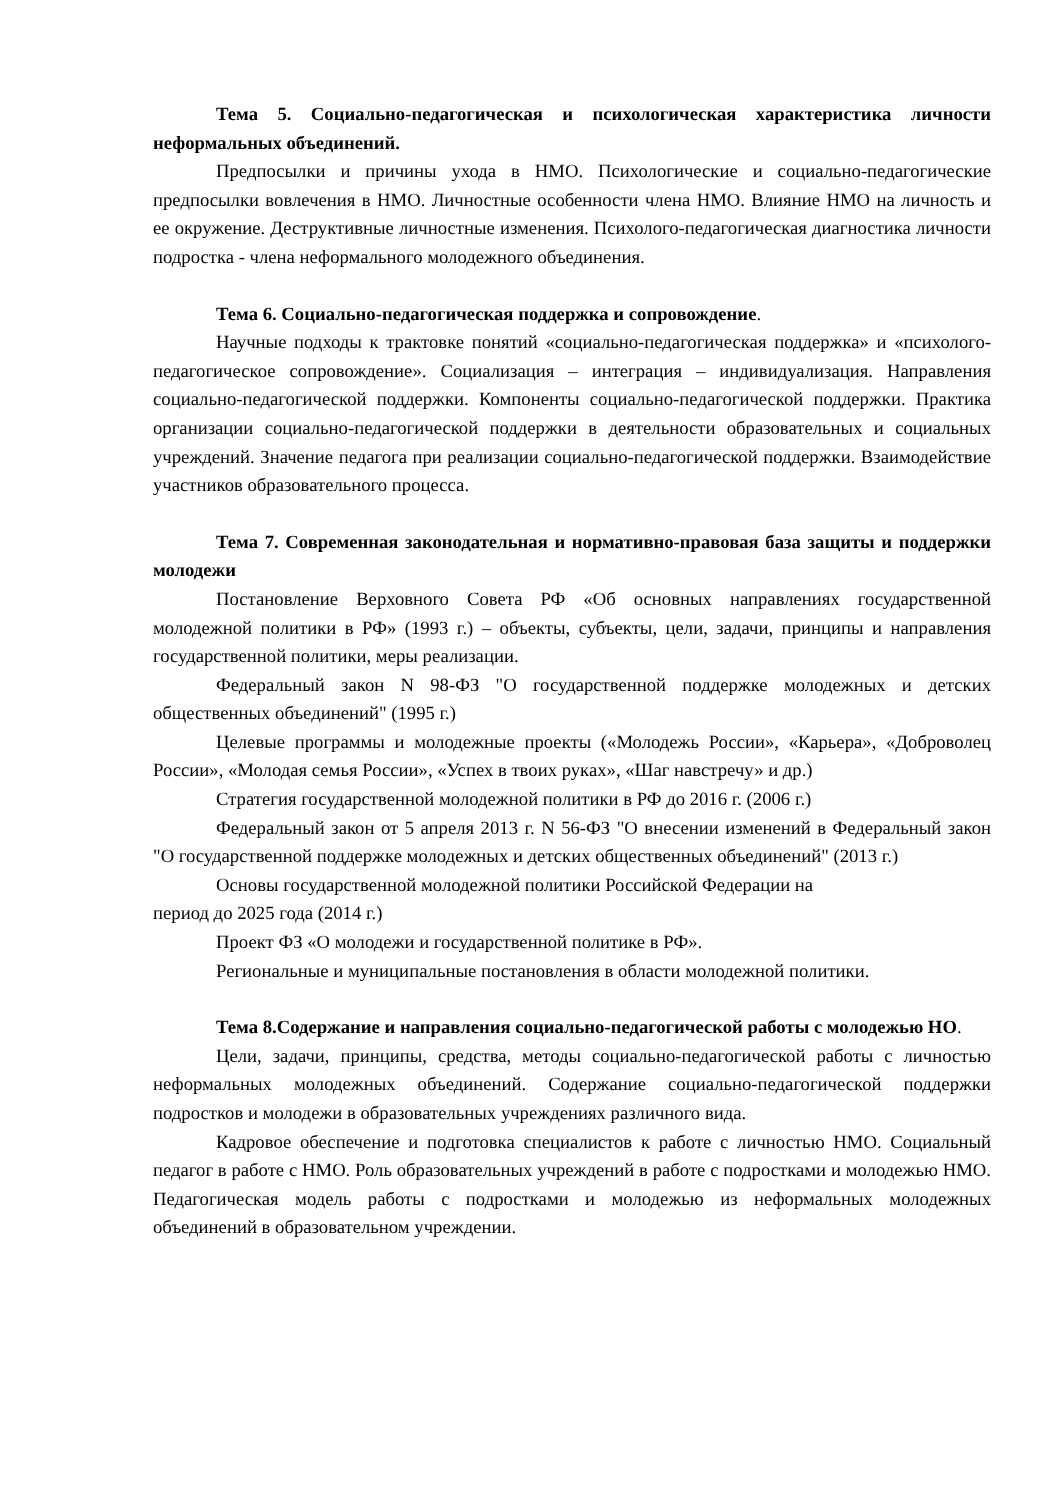Тема 5. Социально-педагогическая и психологическая характеристика личности неформальных объединений.
Предпосылки и причины ухода в НМО. Психологические и социально-педагогические предпосылки вовлечения в НМО. Личностные особенности члена НМО. Влияние НМО на личность и ее окружение. Деструктивные личностные изменения. Психолого-педагогическая диагностика личности подростка - члена неформального молодежного объединения.
Тема 6. Социально-педагогическая поддержка и сопровождение.
Научные подходы к трактовке понятий «социально-педагогическая поддержка» и «психолого-педагогическое сопровождение». Социализация – интеграция – индивидуализация. Направления социально-педагогической поддержки. Компоненты социально-педагогической поддержки. Практика организации социально-педагогической поддержки в деятельности образовательных и социальных учреждений. Значение педагога при реализации социально-педагогической поддержки. Взаимодействие участников образовательного процесса.
Тема 7. Современная законодательная и нормативно-правовая база защиты и поддержки молодежи
Постановление Верховного Совета РФ «Об основных направлениях государственной молодежной политики в РФ» (1993 г.) – объекты, субъекты, цели, задачи, принципы и направления государственной политики, меры реализации.
Федеральный закон N 98-ФЗ "О государственной поддержке молодежных и детских общественных объединений" (1995 г.)
Целевые программы и молодежные проекты («Молодежь России», «Карьера», «Доброволец России», «Молодая семья России», «Успех в твоих руках», «Шаг навстречу» и др.)
Стратегия государственной молодежной политики в РФ до 2016 г. (2006 г.)
Федеральный закон от 5 апреля 2013 г. N 56-ФЗ "О внесении изменений в Федеральный закон "О государственной поддержке молодежных и детских общественных объединений" (2013 г.)
Основы государственной молодежной политики Российской Федерации на
период до 2025 года (2014 г.)
Проект ФЗ «О молодежи и государственной политике в РФ».
Региональные и муниципальные постановления в области молодежной политики.
Тема 8.Содержание и направления социально-педагогической работы с молодежью НО.
Цели, задачи, принципы, средства, методы социально-педагогической работы с личностью неформальных молодежных объединений. Содержание социально-педагогической поддержки подростков и молодежи в образовательных учреждениях различного вида.
Кадровое обеспечение и подготовка специалистов к работе с личностью НМО. Социальный педагог в работе с НМО. Роль образовательных учреждений в работе с подростками и молодежью НМО. Педагогическая модель работы с подростками и молодежью из неформальных молодежных объединений в образовательном учреждении.